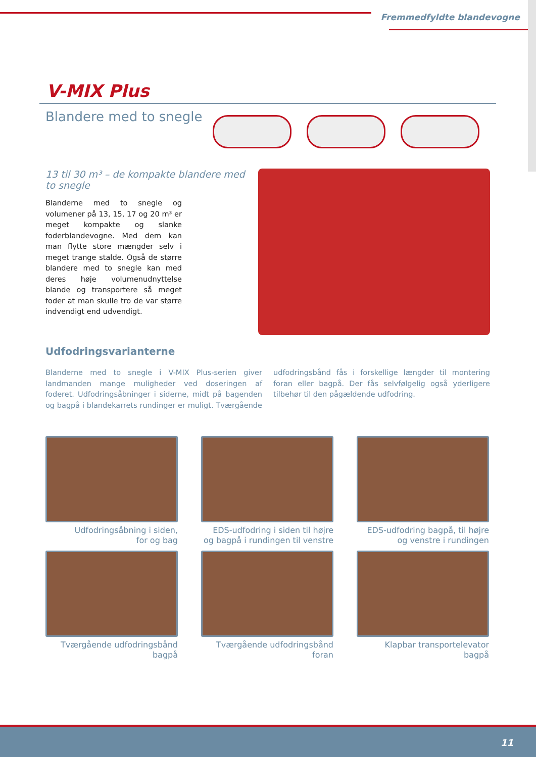Fremmedfyldte blandevogne
V-MIX Plus
Blandere med to snegle
13 til 30 m³ – de kompakte blandere med to snegle
Blanderne med to snegle og volumener på 13, 15, 17 og 20 m³ er meget kompakte og slanke foderblandevogne. Med dem kan man flytte store mængder selv i meget trange stalde. Også de større blandere med to snegle kan med deres høje volumenudnyttelse blande og transportere så meget foder at man skulle tro de var større indvendigt end udvendigt.
Udfodringsvarianterne
Blanderne med to snegle i V-MIX Plus-serien giver landmanden mange muligheder ved doseringen af foderet. Udfodringsåbninger i siderne, midt på bagenden og bagpå i blandekarrets rundinger er muligt. Tværgående udfodringsbånd fås i forskellige længder til montering foran eller bagpå. Der fås selvfølgelig også yderligere tilbehør til den pågældende udfodring.
Udfodringsåbning i siden,
for og bag
EDS-udfodring i siden til højre
og bagpå i rundingen til venstre
EDS-udfodring bagpå, til højre
og venstre i rundingen
Tværgående udfodringsbånd
bagpå
Tværgående udfodringsbånd
foran
Klapbar transportelevator
bagpå
11